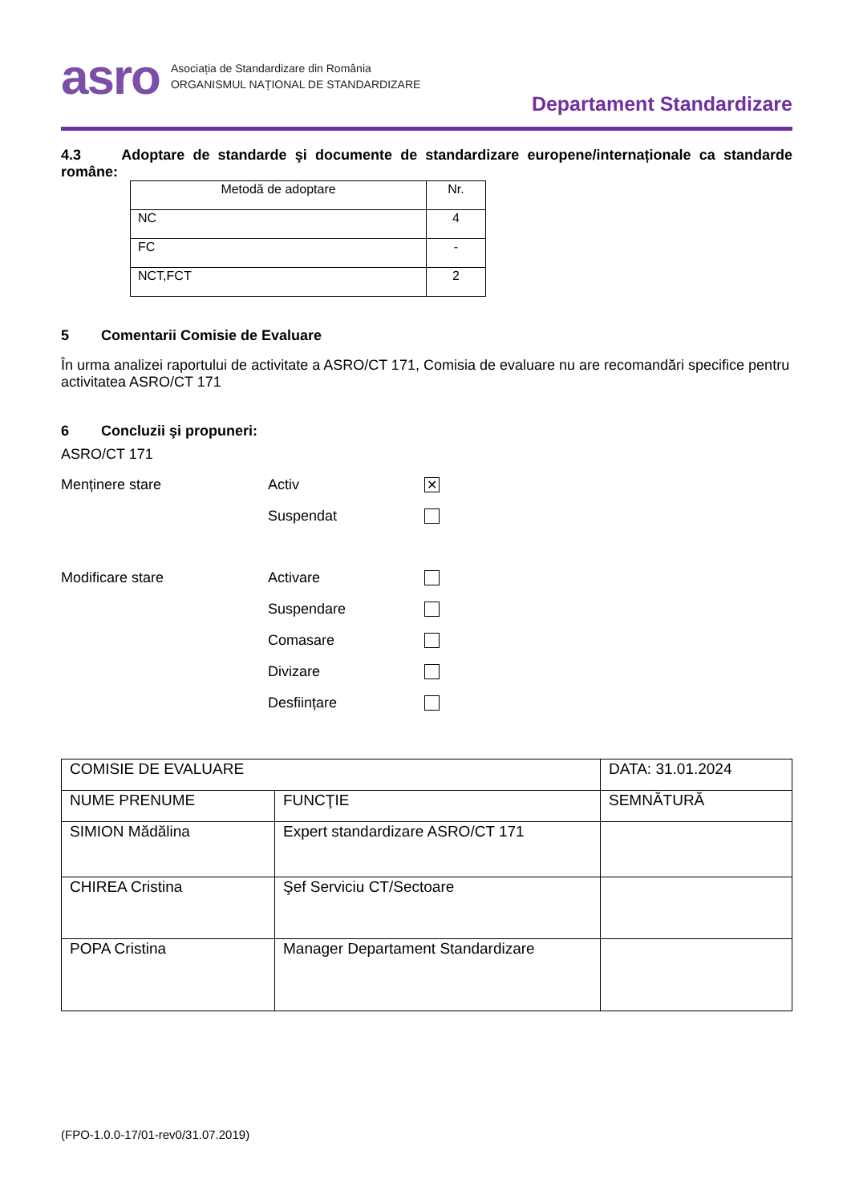asro
Asociația de Standardizare din România
ORGANISMUL NAȚIONAL DE STANDARDIZARE
Departament Standardizare
4.3 Adoptare de standarde şi documente de standardizare europene/internaționale ca standarde române:
| Metodă de adoptare | Nr. |
| --- | --- |
| NC | 4 |
| FC | - |
| NCT,FCT | 2 |
5 Comentarii Comisie de Evaluare
În urma analizei raportului de activitate a ASRO/CT 171, Comisia de evaluare nu are recomandări specifice pentru activitatea ASRO/CT 171
6 Concluzii şi propuneri:
ASRO/CT 171
Menținere stare Activ ✕
Suspendat
Modificare stare Activare
Suspendare
Comasare
Divizare
Desființare
| COMISIE DE EVALUARE | | DATA: 31.01.2024 |
| NUME PRENUME | FUNCŢIE | SEMNĂTURĂ |
| SIMION Mădălina | Expert standardizare ASRO/CT 171 | |
| CHIREA Cristina | Şef Serviciu CT/Sectoare | |
| POPA Cristina | Manager Departament Standardizare | |
(FPO-1.0.0-17/01-rev0/31.07.2019)